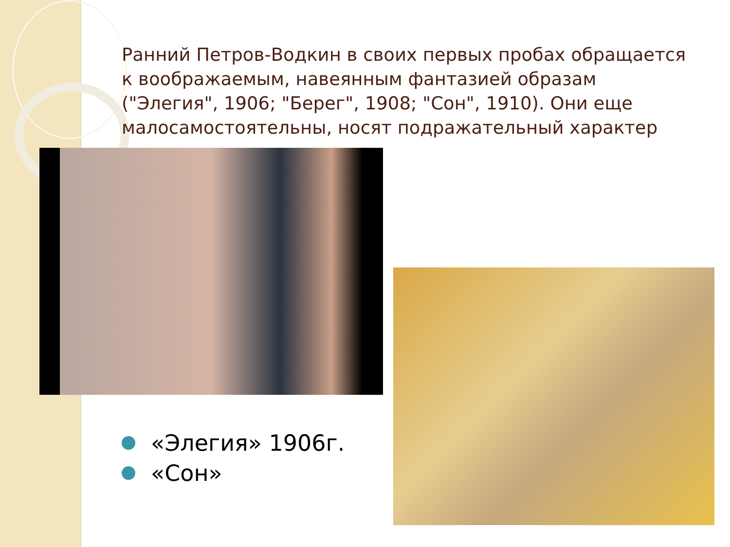Ранний Петров-Водкин в своих первых пробах обращается к воображаемым, навеянным фантазией образам ("Элегия", 1906; "Берег", 1908; "Сон", 1910). Они еще малосамостоятельны, носят подражательный характер
«Элегия» 1906г.
«Сон»